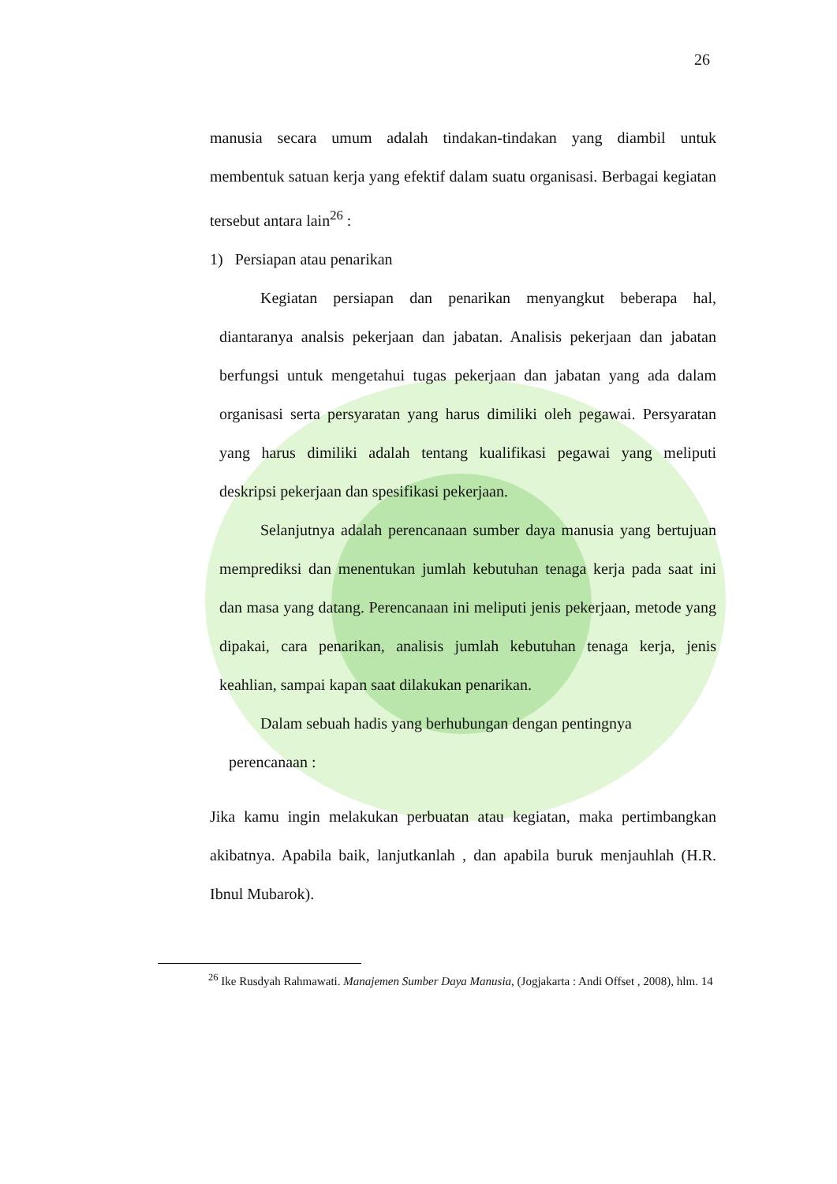26
manusia secara umum adalah tindakan-tindakan yang diambil untuk membentuk satuan kerja yang efektif dalam suatu organisasi. Berbagai kegiatan tersebut antara lain<sup>26</sup> :
1) Persiapan atau penarikan
Kegiatan persiapan dan penarikan menyangkut beberapa hal, diantaranya analsis pekerjaan dan jabatan. Analisis pekerjaan dan jabatan berfungsi untuk mengetahui tugas pekerjaan dan jabatan yang ada dalam organisasi serta persyaratan yang harus dimiliki oleh pegawai. Persyaratan yang harus dimiliki adalah tentang kualifikasi pegawai yang meliputi deskripsi pekerjaan dan spesifikasi pekerjaan.
Selanjutnya adalah perencanaan sumber daya manusia yang bertujuan memprediksi dan menentukan jumlah kebutuhan tenaga kerja pada saat ini dan masa yang datang. Perencanaan ini meliputi jenis pekerjaan, metode yang dipakai, cara penarikan, analisis jumlah kebutuhan tenaga kerja, jenis keahlian, sampai kapan saat dilakukan penarikan.
Dalam sebuah hadis yang berhubungan dengan pentingnya
perencanaan :
Jika kamu ingin melakukan perbuatan atau kegiatan, maka pertimbangkan akibatnya. Apabila baik, lanjutkanlah , dan apabila buruk menjauhlah (H.R. Ibnul Mubarok).
<sup>26</sup> Ike Rusdyah Rahmawati. Manajemen Sumber Daya Manusia, (Jogjakarta : Andi Offset , 2008), hlm. 14